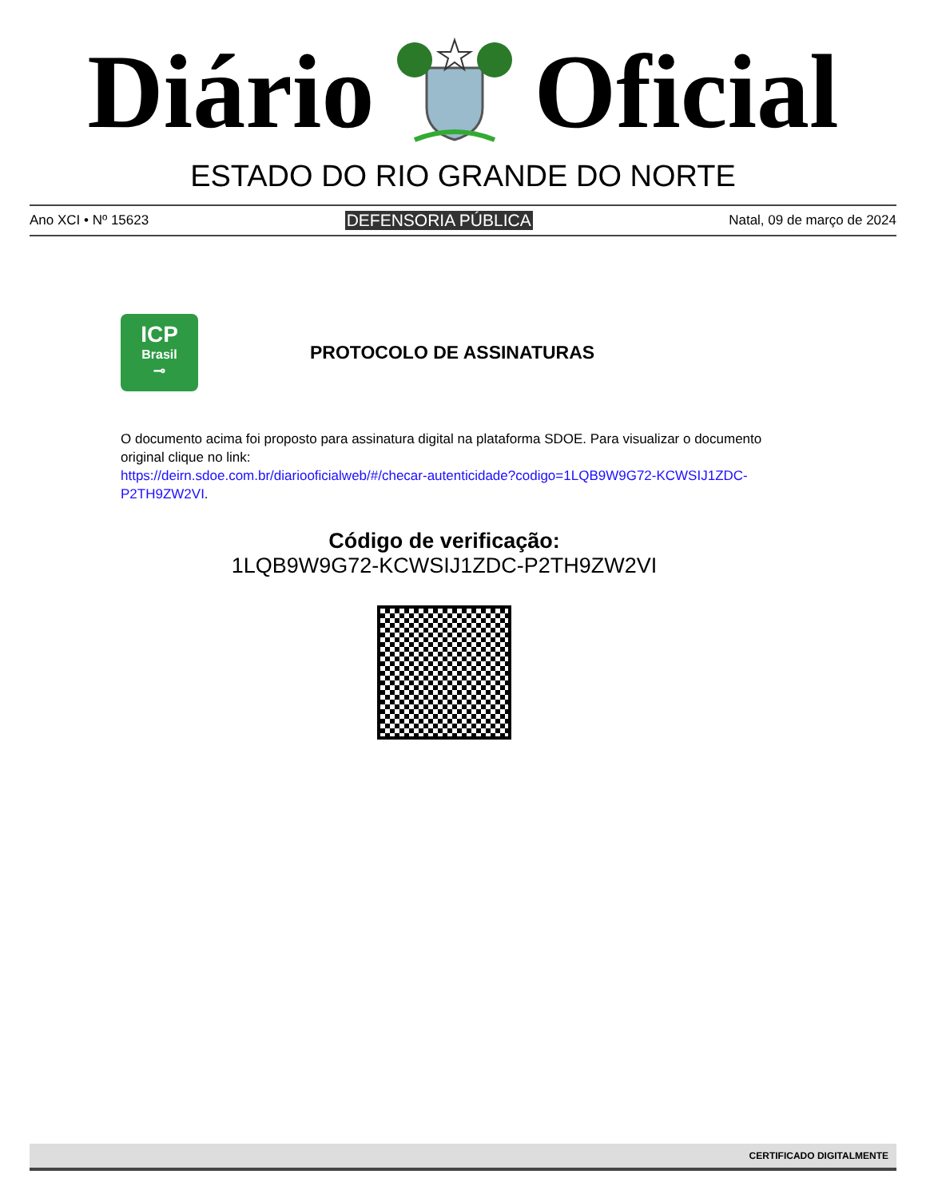Diário Oficial
ESTADO DO RIO GRANDE DO NORTE
Ano XCI • Nº 15623 DEFENSORIA PÚBLICA Natal, 09 de março de 2024
ICP
Brasil
⊸
PROTOCOLO DE ASSINATURAS
O documento acima foi proposto para assinatura digital na plataforma SDOE. Para visualizar o documento original clique no link:
https://deirn.sdoe.com.br/diariooficialweb/#/checar-autenticidade?codigo=1LQB9W9G72-KCWSIJ1ZDC-P2TH9ZW2VI.
Código de verificação:
1LQB9W9G72-KCWSIJ1ZDC-P2TH9ZW2VI
CERTIFICADO DIGITALMENTE